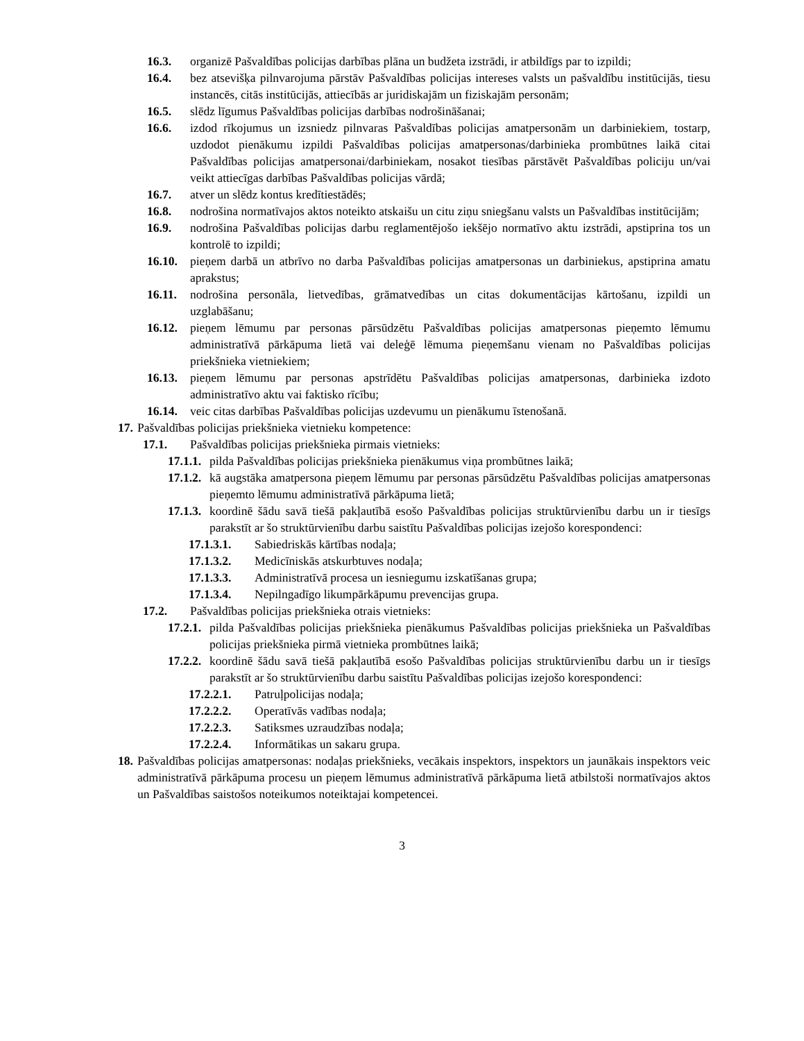16.3. organizē Pašvaldības policijas darbības plāna un budžeta izstrādi, ir atbildīgs par to izpildi;
16.4. bez atsevišķa pilnvarojuma pārstāv Pašvaldības policijas intereses valsts un pašvaldību institūcijās, tiesu instancēs, citās institūcijās, attiecībās ar juridiskajām un fiziskajām personām;
16.5. slēdz līgumus Pašvaldības policijas darbības nodrošināšanai;
16.6. izdod rīkojumus un izsniedz pilnvaras Pašvaldības policijas amatpersonām un darbiniekiem, tostarp, uzdodot pienākumu izpildi Pašvaldības policijas amatpersonas/darbinieka prombūtnes laikā citai Pašvaldības policijas amatpersonai/darbiniekam, nosakot tiesības pārstāvēt Pašvaldības policiju un/vai veikt attiecīgas darbības Pašvaldības policijas vārdā;
16.7. atver un slēdz kontus kredītiestādēs;
16.8. nodrošina normatīvajos aktos noteikto atskaišu un citu ziņu sniegšanu valsts un Pašvaldības institūcijām;
16.9. nodrošina Pašvaldības policijas darbu reglamentējošo iekšējo normatīvo aktu izstrādi, apstiprina tos un kontrolē to izpildi;
16.10. pieņem darbā un atbrīvo no darba Pašvaldības policijas amatpersonas un darbiniekus, apstiprina amatu aprakstus;
16.11. nodrošina personāla, lietvedības, grāmatvedības un citas dokumentācijas kārtošanu, izpildi un uzglabāšanu;
16.12. pieņem lēmumu par personas pārsūdzētu Pašvaldības policijas amatpersonas pieņemto lēmumu administratīvā pārkāpuma lietā vai deleģē lēmuma pieņemšanu vienam no Pašvaldības policijas priekšnieka vietniekiem;
16.13. pieņem lēmumu par personas apstrīdētu Pašvaldības policijas amatpersonas, darbinieka izdoto administratīvo aktu vai faktisko rīcību;
16.14. veic citas darbības Pašvaldības policijas uzdevumu un pienākumu īstenošanā.
17. Pašvaldības policijas priekšnieka vietnieku kompetence:
17.1. Pašvaldības policijas priekšnieka pirmais vietnieks:
17.1.1. pilda Pašvaldības policijas priekšnieka pienākumus viņa prombūtnes laikā;
17.1.2. kā augstāka amatpersona pieņem lēmumu par personas pārsūdzētu Pašvaldības policijas amatpersonas pieņemto lēmumu administratīvā pārkāpuma lietā;
17.1.3. koordinē šādu savā tiešā pakļautībā esošo Pašvaldības policijas struktūrvienību darbu un ir tiesīgs parakstīt ar šo struktūrvienību darbu saistītu Pašvaldības policijas izejošo korespondenci:
17.1.3.1. Sabiedriskās kārtības nodaļa;
17.1.3.2. Medicīniskās atskurbtuves nodaļa;
17.1.3.3. Administratīvā procesa un iesniegumu izskatīšanas grupa;
17.1.3.4. Nepilngadīgo likumpārkāpumu prevencijas grupa.
17.2. Pašvaldības policijas priekšnieka otrais vietnieks:
17.2.1. pilda Pašvaldības policijas priekšnieka pienākumus Pašvaldības policijas priekšnieka un Pašvaldības policijas priekšnieka pirmā vietnieka prombūtnes laikā;
17.2.2. koordinē šādu savā tiešā pakļautībā esošo Pašvaldības policijas struktūrvienību darbu un ir tiesīgs parakstīt ar šo struktūrvienību darbu saistītu Pašvaldības policijas izejošo korespondenci:
17.2.2.1. Patruļpolicijas nodaļa;
17.2.2.2. Operatīvās vadības nodaļa;
17.2.2.3. Satiksmes uzraudzības nodaļa;
17.2.2.4. Informātikas un sakaru grupa.
18. Pašvaldības policijas amatpersonas: nodaļas priekšnieks, vecākais inspektors, inspektors un jaunākais inspektors veic administratīvā pārkāpuma procesu un pieņem lēmumus administratīvā pārkāpuma lietā atbilstoši normatīvajos aktos un Pašvaldības saistošos noteikumos noteiktajai kompetencei.
3